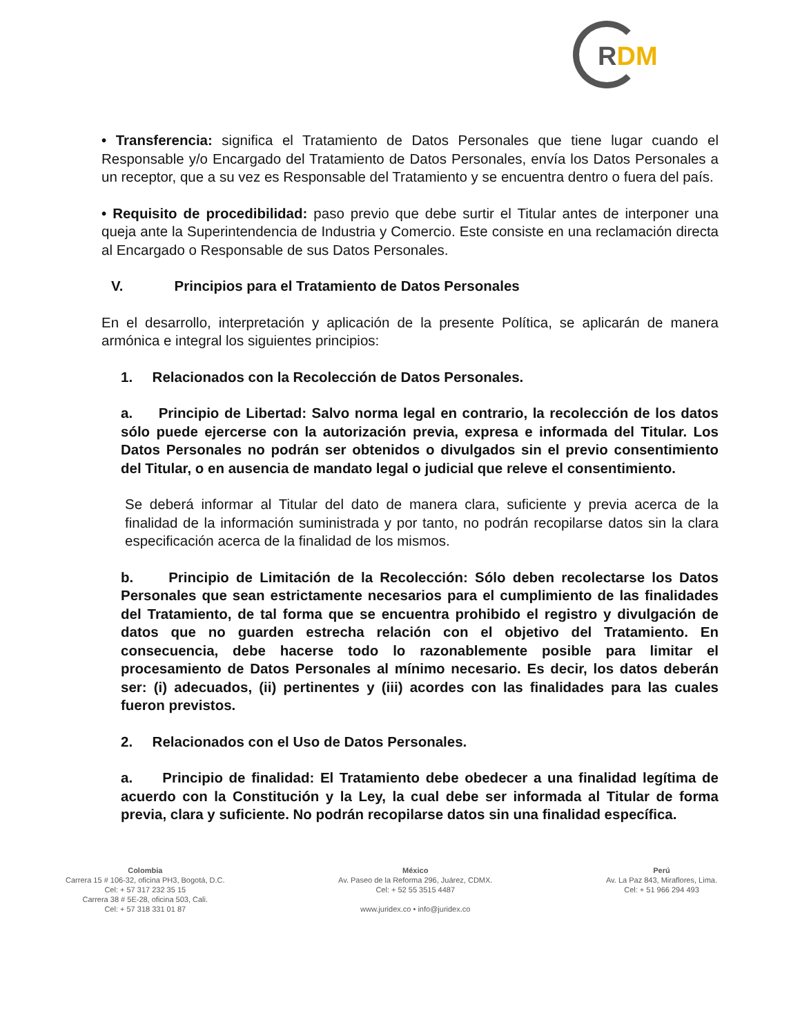RDM
• Transferencia: significa el Tratamiento de Datos Personales que tiene lugar cuando el Responsable y/o Encargado del Tratamiento de Datos Personales, envía los Datos Personales a un receptor, que a su vez es Responsable del Tratamiento y se encuentra dentro o fuera del país.
• Requisito de procedibilidad: paso previo que debe surtir el Titular antes de interponer una queja ante la Superintendencia de Industria y Comercio. Este consiste en una reclamación directa al Encargado o Responsable de sus Datos Personales.
V. Principios para el Tratamiento de Datos Personales
En el desarrollo, interpretación y aplicación de la presente Política, se aplicarán de manera armónica e integral los siguientes principios:
1. Relacionados con la Recolección de Datos Personales.
a. Principio de Libertad: Salvo norma legal en contrario, la recolección de los datos sólo puede ejercerse con la autorización previa, expresa e informada del Titular. Los Datos Personales no podrán ser obtenidos o divulgados sin el previo consentimiento del Titular, o en ausencia de mandato legal o judicial que releve el consentimiento.
Se deberá informar al Titular del dato de manera clara, suficiente y previa acerca de la finalidad de la información suministrada y por tanto, no podrán recopilarse datos sin la clara especificación acerca de la finalidad de los mismos.
b. Principio de Limitación de la Recolección: Sólo deben recolectarse los Datos Personales que sean estrictamente necesarios para el cumplimiento de las finalidades del Tratamiento, de tal forma que se encuentra prohibido el registro y divulgación de datos que no guarden estrecha relación con el objetivo del Tratamiento. En consecuencia, debe hacerse todo lo razonablemente posible para limitar el procesamiento de Datos Personales al mínimo necesario. Es decir, los datos deberán ser: (i) adecuados, (ii) pertinentes y (iii) acordes con las finalidades para las cuales fueron previstos.
2. Relacionados con el Uso de Datos Personales.
a. Principio de finalidad: El Tratamiento debe obedecer a una finalidad legítima de acuerdo con la Constitución y la Ley, la cual debe ser informada al Titular de forma previa, clara y suficiente. No podrán recopilarse datos sin una finalidad específica.
Colombia
Carrera 15 # 106-32, oficina PH3, Bogotá, D.C.
Cel: + 57 317 232 35 15
Carrera 38 # 5E-28, oficina 503, Cali.
Cel: + 57 318 331 01 87
México
Av. Paseo de la Reforma 296, Juárez, CDMX.
Cel: + 52 55 3515 4487
www.juridex.co • info@juridex.co
Perú
Av. La Paz 843, Miraflores, Lima.
Cel: + 51 966 294 493